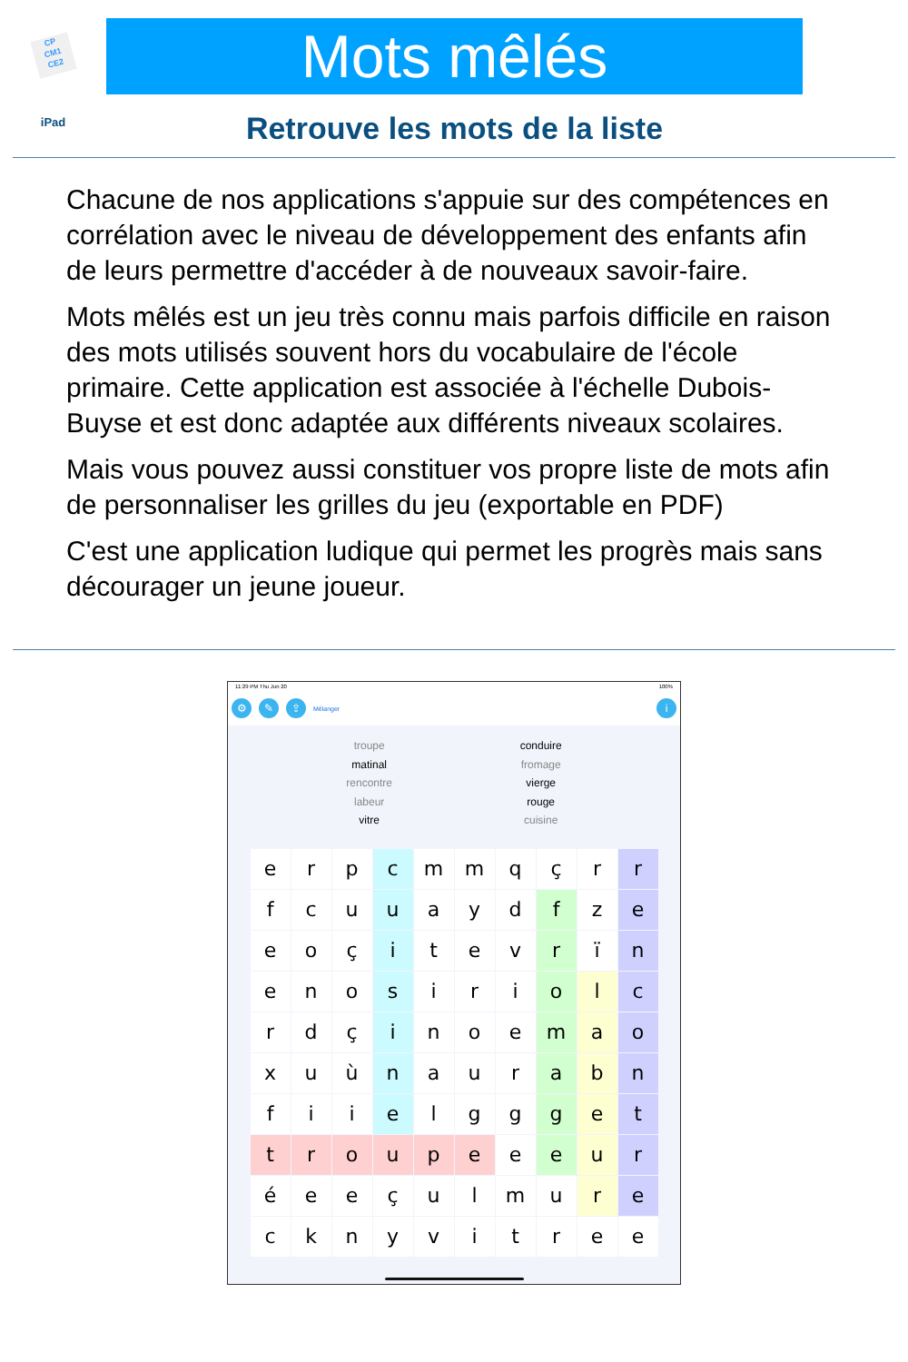CP
CM1
CE2
iPad
Mots mêlés
Retrouve les mots de la liste
Chacune de nos applications s'appuie sur des compétences en corrélation avec le niveau de développement des enfants afin de leurs permettre d'accéder à de nouveaux savoir-faire.
Mots mêlés est un jeu très connu mais parfois difficile en raison des mots utilisés souvent hors du vocabulaire de l'école primaire. Cette application est associée à l'échelle Dubois-Buyse et est donc adaptée aux différents niveaux scolaires.
Mais vous pouvez aussi constituer vos propre liste de mots afin de personnaliser les grilles du jeu (exportable en PDF)
C'est une application ludique qui permet les progrès mais sans décourager un jeune joueur.
11:29 PM Thu Jun 20 100%
⚙ ✎ ⇪ Mélanger i
troupe
matinal
rencontre
labeur
vitre
conduire
fromage
vierge
rouge
cuisine
| e | r | p | c | m | m | q | ç | r | r |
| f | c | u | u | a | y | d | f | z | e |
| e | o | ç | i | t | e | v | r | ï | n |
| e | n | o | s | i | r | i | o | l | c |
| r | d | ç | i | n | o | e | m | a | o |
| x | u | ù | n | a | u | r | a | b | n |
| f | i | i | e | l | g | g | g | e | t |
| t | r | o | u | p | e | e | e | u | r |
| é | e | e | ç | u | l | m | u | r | e |
| c | k | n | y | v | i | t | r | e | e |